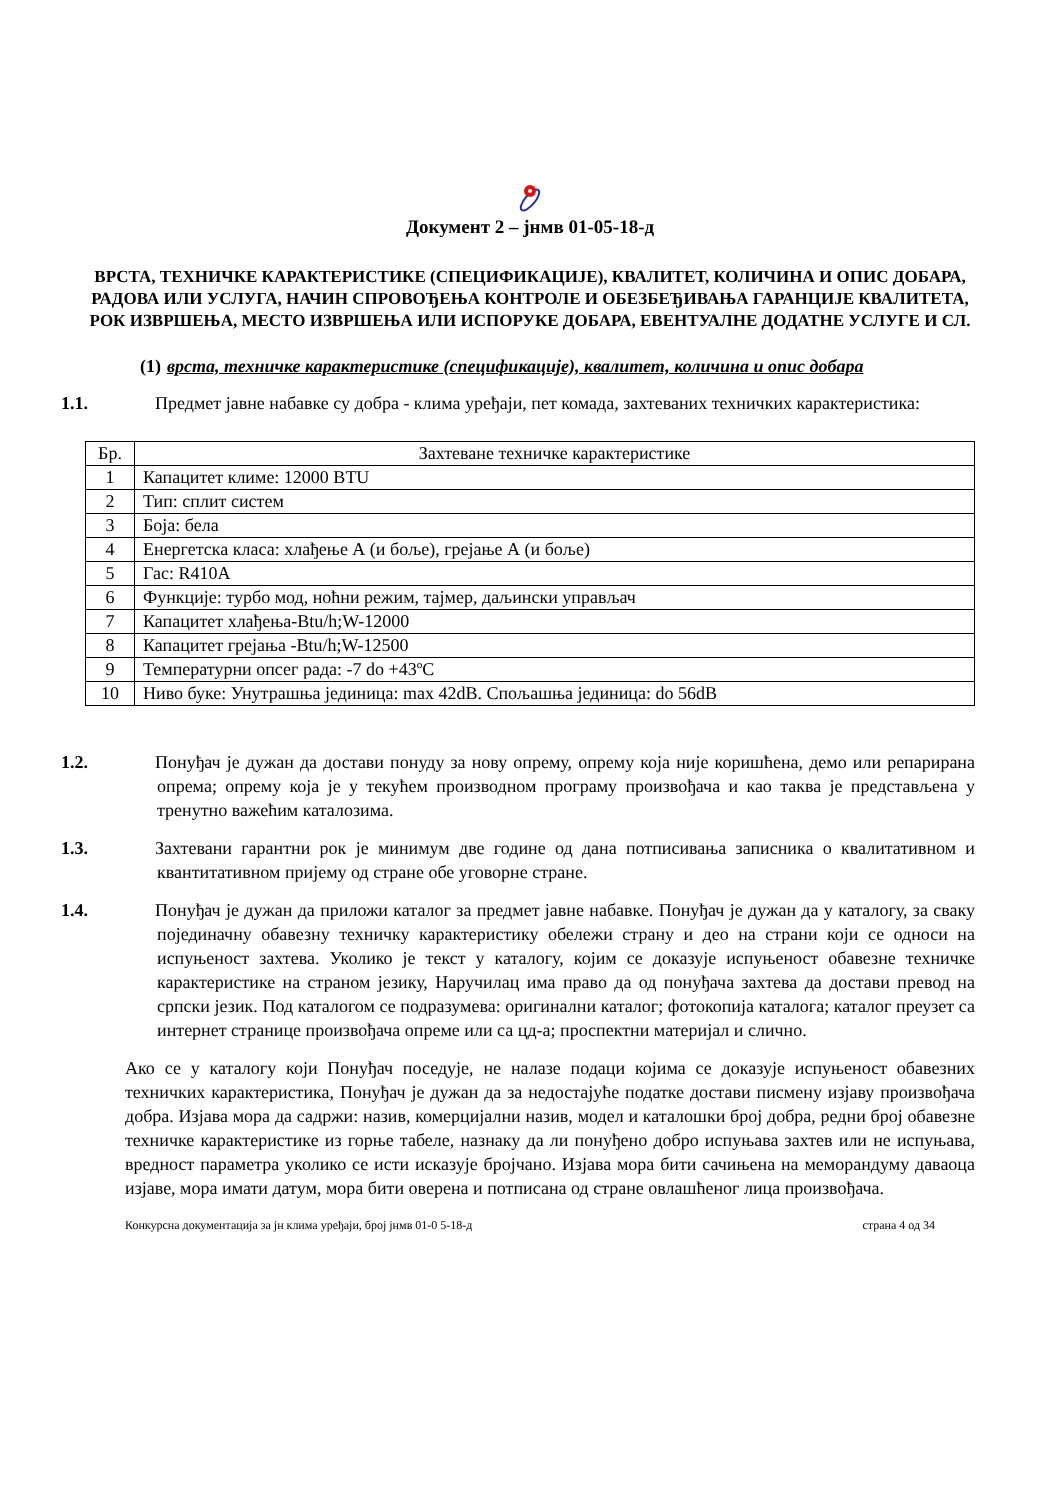Документ 2 – јнмв 01-05-18-д
ВРСТА, ТЕХНИЧКЕ КАРАКТЕРИСТИКЕ (СПЕЦИФИКАЦИЈЕ), КВАЛИТЕТ, КОЛИЧИНА И ОПИС ДОБАРА, РАДОВА ИЛИ УСЛУГА, НАЧИН СПРОВОЂЕЊА КОНТРОЛЕ И ОБЕЗБЕЂИВАЊА ГАРАНЦИЈЕ КВАЛИТЕТА, РОК ИЗВРШЕЊА, МЕСТО ИЗВРШЕЊА ИЛИ ИСПОРУКЕ ДОБАРА, ЕВЕНТУАЛНЕ ДОДАТНЕ УСЛУГЕ И СЛ.
(1) врста, техничке карактеристике (спецификације), квалитет, количина и опис добара
1.1. Предмет јавне набавке су добра - клима уређаји, пет комада, захтеваних техничких карактеристика:
| Бр. | Захтеване техничке карактеристике |
| 1 | Капацитет климе: 12000 BTU |
| 2 | Тип: сплит систем |
| 3 | Боја: бела |
| 4 | Енергетска класа: хлађење А (и боље), грејање А (и боље) |
| 5 | Гас: R410A |
| 6 | Функције: турбо мод, ноћни режим, тајмер, даљински управљач |
| 7 | Капацитет хлађења-Btu/h;W-12000 |
| 8 | Капацитет грејања -Btu/h;W-12500 |
| 9 | Температурни опсег рада: -7 do +43ºC |
| 10 | Ниво буке: Унутрашња јединица: max 42dB. Спољашња јединица: do 56dB |
1.2. Понуђач је дужан да достави понуду за нову опрему, опрему која није коришћена, демо или репарирана опрема; опрему која је у текућем производном програму произвођача и као таква је представљена у тренутно важећим каталозима.
1.3. Захтевани гарантни рок је минимум две године од дана потписивања записника о квалитативном и квантитативном пријему од стране обе уговорне стране.
1.4. Понуђач је дужан да приложи каталог за предмет јавне набавке. Понуђач је дужан да у каталогу, за сваку појединачну обавезну техничку карактеристику обележи страну и део на страни који се односи на испуњеност захтева. Уколико је текст у каталогу, којим се доказује испуњеност обавезне техничке карактеристике на страном језику, Наручилац има право да од понуђача захтева да достави превод на српски језик. Под каталогом се подразумева: оригинални каталог; фотокопија каталога; каталог преузет са интернет странице произвођача опреме или са цд-а; проспектни материјал и слично.
Ако се у каталогу који Понуђач поседује, не налазе подаци којима се доказује испуњеност обавезних техничких карактеристика, Понуђач је дужан да за недостајуће податке достави писмену изјаву произвођача добра. Изјава мора да садржи: назив, комерцијални назив, модел и каталошки број добра, редни број обавезне техничке карактеристике из горње табеле, назнаку да ли понуђено добро испуњава захтев или не испуњава, вредност параметра уколико се исти исказује бројчано. Изјава мора бити сачињена на меморандуму даваоца изјаве, мора имати датум, мора бити оверена и потписана од стране овлашћеног лица произвођача.
Конкурсна документација за јн клима уређаји, број јнмв 01-0 5-18-д страна 4 од 34